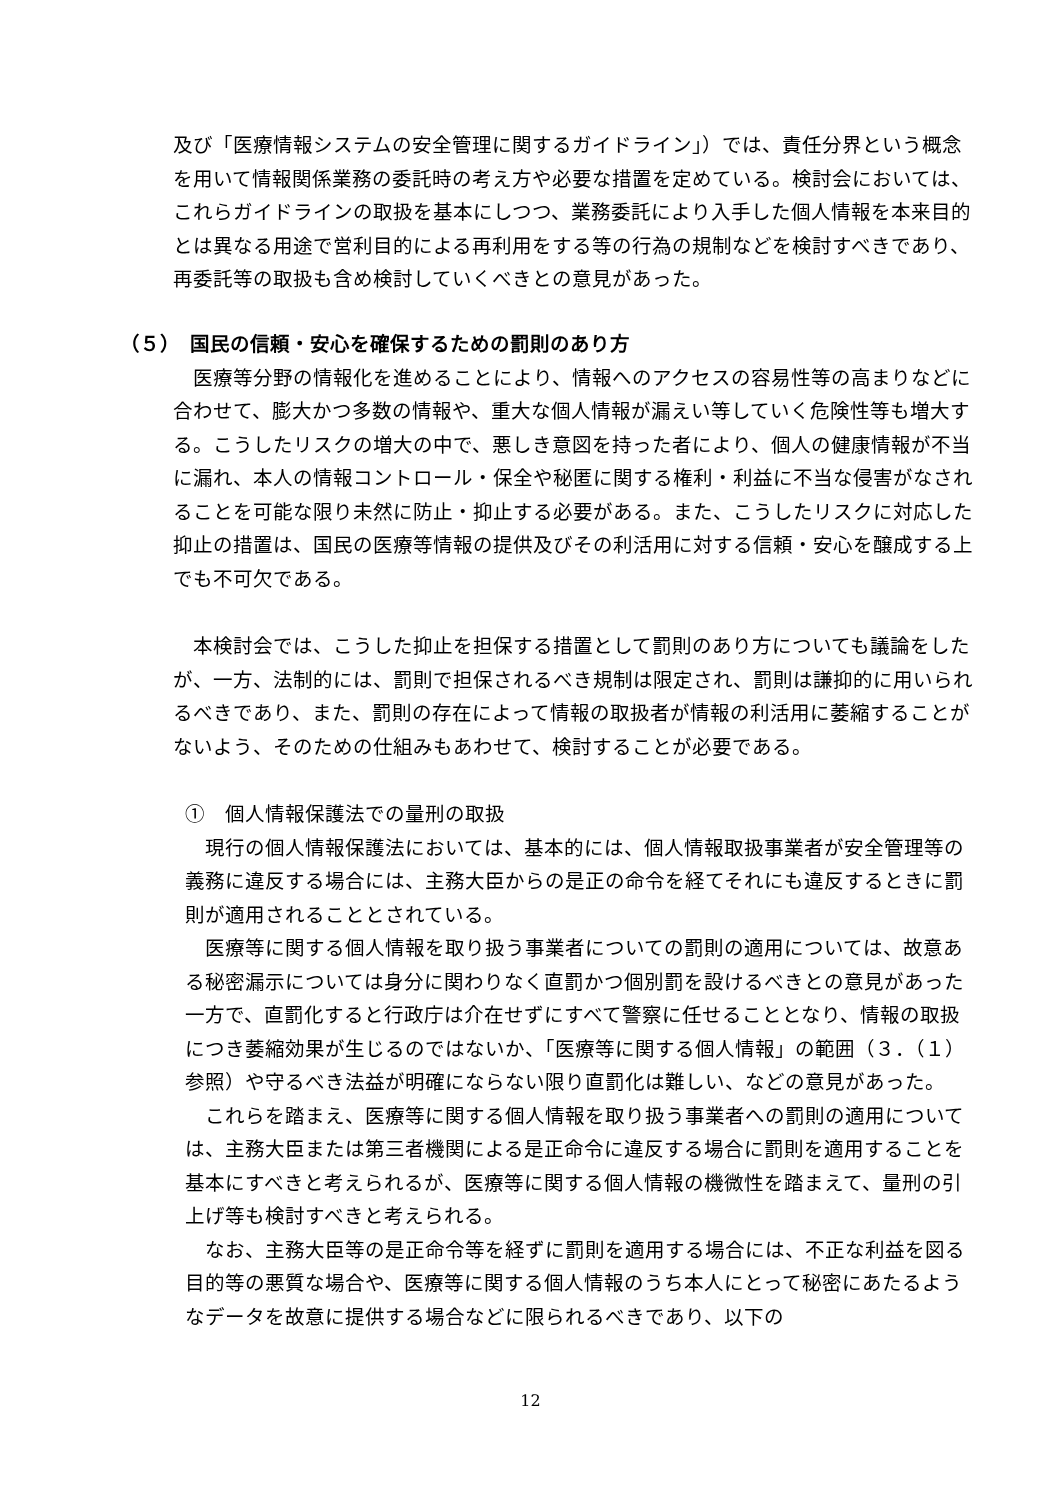及び「医療情報システムの安全管理に関するガイドライン」）では、責任分界という概念を用いて情報関係業務の委託時の考え方や必要な措置を定めている。検討会においては、これらガイドラインの取扱を基本にしつつ、業務委託により入手した個人情報を本来目的とは異なる用途で営利目的による再利用をする等の行為の規制などを検討すべきであり、再委託等の取扱も含め検討していくべきとの意見があった。
（５）　国民の信頼・安心を確保するための罰則のあり方
　医療等分野の情報化を進めることにより、情報へのアクセスの容易性等の高まりなどに合わせて、膨大かつ多数の情報や、重大な個人情報が漏えい等していく危険性等も増大する。こうしたリスクの増大の中で、悪しき意図を持った者により、個人の健康情報が不当に漏れ、本人の情報コントロール・保全や秘匿に関する権利・利益に不当な侵害がなされることを可能な限り未然に防止・抑止する必要がある。また、こうしたリスクに対応した抑止の措置は、国民の医療等情報の提供及びその利活用に対する信頼・安心を醸成する上でも不可欠である。
　本検討会では、こうした抑止を担保する措置として罰則のあり方についても議論をしたが、一方、法制的には、罰則で担保されるべき規制は限定され、罰則は謙抑的に用いられるべきであり、また、罰則の存在によって情報の取扱者が情報の利活用に萎縮することがないよう、そのための仕組みもあわせて、検討することが必要である。
①　個人情報保護法での量刑の取扱
　現行の個人情報保護法においては、基本的には、個人情報取扱事業者が安全管理等の義務に違反する場合には、主務大臣からの是正の命令を経てそれにも違反するときに罰則が適用されることとされている。
　医療等に関する個人情報を取り扱う事業者についての罰則の適用については、故意ある秘密漏示については身分に関わりなく直罰かつ個別罰を設けるべきとの意見があった一方で、直罰化すると行政庁は介在せずにすべて警察に任せることとなり、情報の取扱につき萎縮効果が生じるのではないか、「医療等に関する個人情報」の範囲（３．（１）参照）や守るべき法益が明確にならない限り直罰化は難しい、などの意見があった。
　これらを踏まえ、医療等に関する個人情報を取り扱う事業者への罰則の適用については、主務大臣または第三者機関による是正命令に違反する場合に罰則を適用することを基本にすべきと考えられるが、医療等に関する個人情報の機微性を踏まえて、量刑の引上げ等も検討すべきと考えられる。
　なお、主務大臣等の是正命令等を経ずに罰則を適用する場合には、不正な利益を図る目的等の悪質な場合や、医療等に関する個人情報のうち本人にとって秘密にあたるようなデータを故意に提供する場合などに限られるべきであり、以下の
12